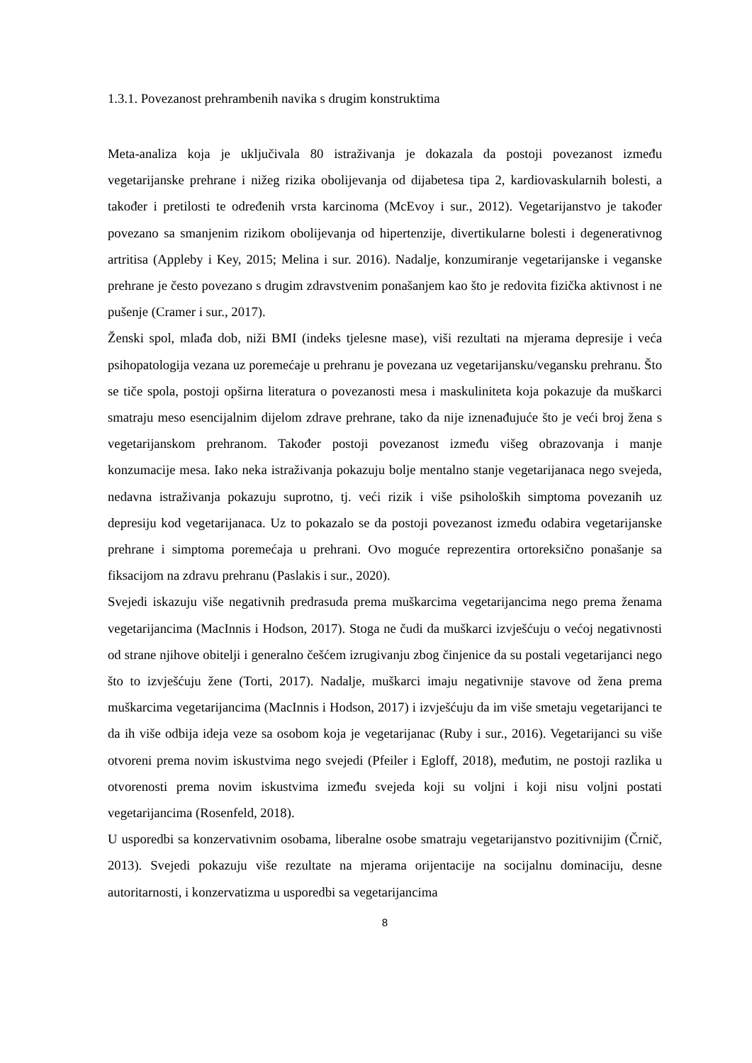1.3.1. Povezanost prehrambenih navika s drugim konstruktima
Meta-analiza koja je uključivala 80 istraživanja je dokazala da postoji povezanost između vegetarijanske prehrane i nižeg rizika obolijevanja od dijabetesa tipa 2, kardiovaskularnih bolesti, a također i pretilosti te određenih vrsta karcinoma (McEvoy i sur., 2012). Vegetarijanstvo je također povezano sa smanjenim rizikom obolijevanja od hipertenzije, divertikularne bolesti i degenerativnog artritisa (Appleby i Key, 2015; Melina i sur. 2016). Nadalje, konzumiranje vegetarijanske i veganske prehrane je često povezano s drugim zdravstvenim ponašanjem kao što je redovita fizička aktivnost i ne pušenje (Cramer i sur., 2017).
Ženski spol, mlađa dob, niži BMI (indeks tjelesne mase), viši rezultati na mjerama depresije i veća psihopatologija vezana uz poremećaje u prehranu je povezana uz vegetarijansku/vegansku prehranu. Što se tiče spola, postoji opširna literatura o povezanosti mesa i maskuliniteta koja pokazuje da muškarci smatraju meso esencijalnim dijelom zdrave prehrane, tako da nije iznenađujuće što je veći broj žena s vegetarijanskom prehranom. Također postoji povezanost između višeg obrazovanja i manje konzumacije mesa. Iako neka istraživanja pokazuju bolje mentalno stanje vegetarijanaca nego svejeda, nedavna istraživanja pokazuju suprotno, tj. veći rizik i više psiholoških simptoma povezanih uz depresiju kod vegetarijanaca. Uz to pokazalo se da postoji povezanost između odabira vegetarijanske prehrane i simptoma poremećaja u prehrani. Ovo moguće reprezentira ortoreksično ponašanje sa fiksacijom na zdravu prehranu (Paslakis i sur., 2020).
Svejedi iskazuju više negativnih predrasuda prema muškarcima vegetarijancima nego prema ženama vegetarijancima (MacInnis i Hodson, 2017). Stoga ne čudi da muškarci izvješćuju o većoj negativnosti od strane njihove obitelji i generalno češćem izrugivanju zbog činjenice da su postali vegetarijanci nego što to izvješćuju žene (Torti, 2017). Nadalje, muškarci imaju negativnije stavove od žena prema muškarcima vegetarijancima (MacInnis i Hodson, 2017) i izvješćuju da im više smetaju vegetarijanci te da ih više odbija ideja veze sa osobom koja je vegetarijanac (Ruby i sur., 2016). Vegetarijanci su više otvoreni prema novim iskustvima nego svejedi (Pfeiler i Egloff, 2018), međutim, ne postoji razlika u otvorenosti prema novim iskustvima između svejeda koji su voljni i koji nisu voljni postati vegetarijancima (Rosenfeld, 2018).
U usporedbi sa konzervativnim osobama, liberalne osobe smatraju vegetarijanstvo pozitivnijim (Črnič, 2013). Svejedi pokazuju više rezultate na mjerama orijentacije na socijalnu dominaciju, desne autoritarnosti, i konzervatizma u usporedbi sa vegetarijancima
8